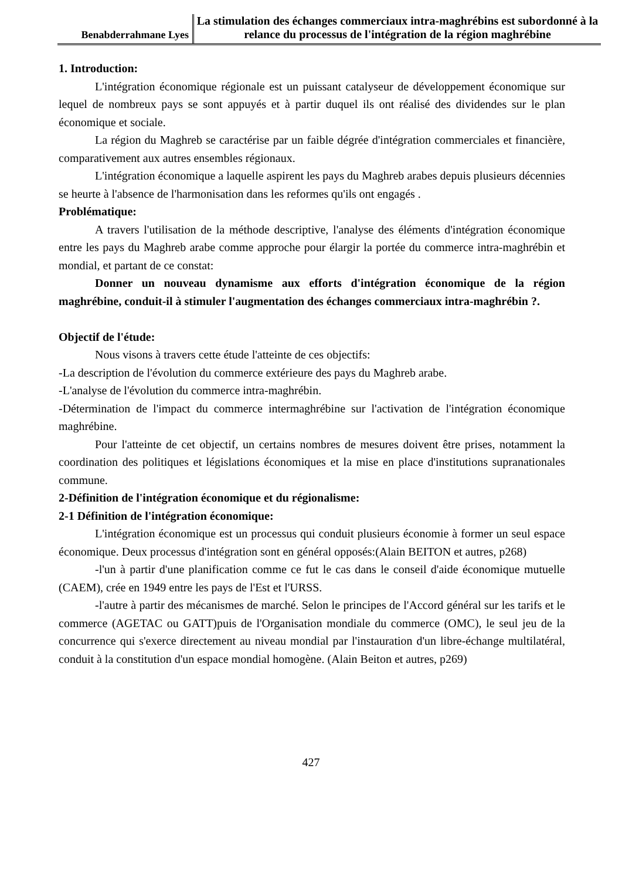Benabderrahmane Lyes
La stimulation des échanges commerciaux intra-maghrébins est subordonné à la relance du processus de l'intégration de la région maghrébine
1. Introduction:
L'intégration économique régionale est un puissant catalyseur de développement économique sur lequel de nombreux pays se sont appuyés et à partir duquel ils ont réalisé des dividendes sur le plan économique et sociale.
La région du Maghreb se caractérise par un faible dégrée d'intégration commerciales et financière, comparativement aux autres ensembles régionaux.
L'intégration économique a laquelle aspirent les pays du Maghreb arabes depuis plusieurs décennies se heurte à l'absence de l'harmonisation dans les reformes qu'ils ont engagés .
Problématique:
A travers l'utilisation de la méthode descriptive, l'analyse des éléments d'intégration économique entre les pays du Maghreb arabe comme approche pour élargir la portée du commerce intra-maghrébin et mondial, et partant de ce constat:
Donner un nouveau dynamisme aux efforts d'intégration économique de la région maghrébine, conduit-il à stimuler l'augmentation des échanges commerciaux intra-maghrébin ?.
Objectif de l'étude:
Nous visons à travers cette étude l'atteinte de ces objectifs:
-La description de l'évolution du commerce extérieure des pays du Maghreb arabe.
-L'analyse de l'évolution du commerce intra-maghrébin.
-Détermination de l'impact du commerce intermaghrébine sur l'activation de l'intégration économique maghrébine.
Pour l'atteinte de cet objectif, un certains nombres de mesures doivent être prises, notamment la coordination des politiques et législations économiques et la mise en place d'institutions supranationales commune.
2-Définition de l'intégration économique et du régionalisme:
2-1 Définition de l'intégration économique:
L'intégration économique est un processus qui conduit plusieurs économie à former un seul espace économique. Deux processus d'intégration sont en général opposés:(Alain BEITON et autres, p268)
-l'un à partir d'une planification comme ce fut le cas dans le conseil d'aide économique mutuelle (CAEM), crée en 1949 entre les pays de l'Est et l'URSS.
-l'autre à partir des mécanismes de marché. Selon le principes de l'Accord général sur les tarifs et le commerce (AGETAC ou GATT)puis de l'Organisation mondiale du commerce (OMC), le seul jeu de la concurrence qui s'exerce directement au niveau mondial par l'instauration d'un libre-échange multilatéral, conduit à la constitution d'un espace mondial homogène. (Alain Beiton et autres, p269)
427